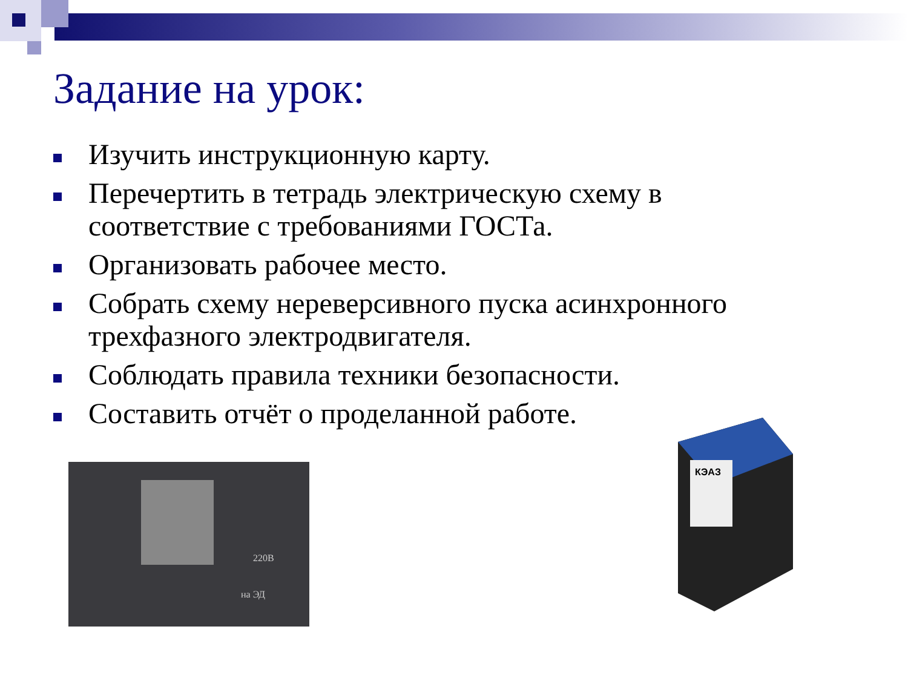Задание на урок:
Изучить инструкционную карту.
Перечертить в тетрадь электрическую схему в соответствие с требованиями ГОСТа.
Организовать рабочее место.
Собрать схему нереверсивного пуска асинхронного трехфазного электродвигателя.
Соблюдать правила техники безопасности.
Составить отчёт о проделанной работе.
220В
на ЭД
КЭАЗ